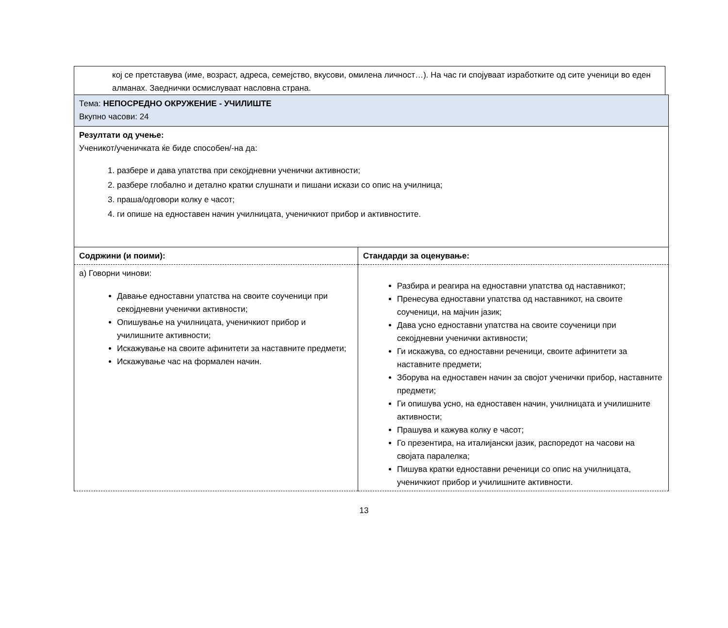кој се претставува (име, возраст, адреса, семејство, вкусови, омилена личност…). На час ги спојуваат изработките од сите ученици во еден алманах. Заеднички осмислуваат насловна страна.
| Тема: НЕПОСРЕДНО ОКРУЖЕНИЕ - УЧИЛИШТЕ Вкупно часови: 24 | |
| Резултати од учење: Ученикот/ученичката ќе биде способен/-на да: 1. разбере и дава упатства при секојдневни ученички активности; 2. разбере глобално и детално кратки слушнати и пишани искази со опис на училница; 3. праша/одговори колку е часот; 4. ги опише на едноставен начин училницата, ученичкиот прибор и активностите. | |
| Содржини (и поими): | Стандарди за оценување: |
| а) Говорни чинови: Давање едноставни упатства на своите соученици при секојдневни ученички активности; Опишување на училницата, ученичкиот прибор и училишните активности; Искажување на своите афинитети за наставните предмети; Искажување час на формален начин. | Разбира и реагира на едноставни упатства од наставникот; Пренесува едноставни упатства од наставникот, на своите соученици, на мајчин јазик; Дава усно едноставни упатства на своите соученици при секојдневни ученички активности; Ги искажува, со едноставни реченици, своите афинитети за наставните предмети; Зборува на едноставен начин за својот ученички прибор, наставните предмети; Ги опишува усно, на едноставен начин, училницата и училишните активности; Прашува и кажува колку е часот; Го презентира, на италијански јазик, распоредот на часови на својата паралелка; Пишува кратки едноставни реченици со опис на училницата, ученичкиот прибор и училишните активности. |
13